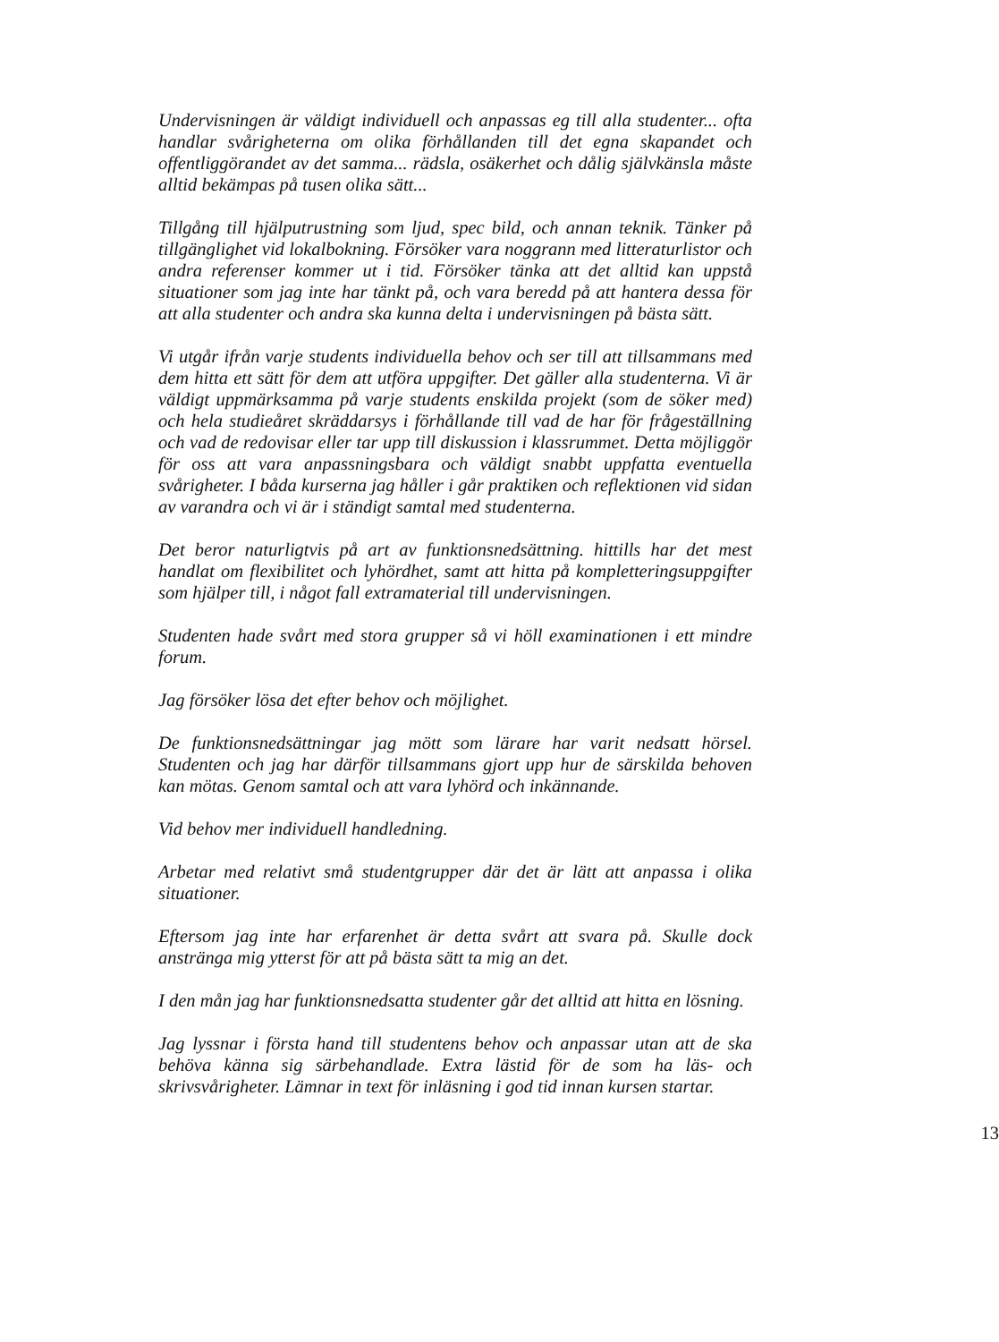Undervisningen är väldigt individuell och anpassas eg till alla studenter... ofta handlar svårigheterna om olika förhållanden till det egna skapandet och offentliggörandet av det samma... rädsla, osäkerhet och dålig självkänsla måste alltid bekämpas på tusen olika sätt...
Tillgång till hjälputrustning som ljud, spec bild, och annan teknik. Tänker på tillgänglighet vid lokalbokning. Försöker vara noggrann med litteraturlistor och andra referenser kommer ut i tid. Försöker tänka att det alltid kan uppstå situationer som jag inte har tänkt på, och vara beredd på att hantera dessa för att alla studenter och andra ska kunna delta i undervisningen på bästa sätt.
Vi utgår ifrån varje students individuella behov och ser till att tillsammans med dem hitta ett sätt för dem att utföra uppgifter. Det gäller alla studenterna. Vi är väldigt uppmärksamma på varje students enskilda projekt (som de söker med) och hela studieåret skräddarsys i förhållande till vad de har för frågeställning och vad de redovisar eller tar upp till diskussion i klassrummet. Detta möjliggör för oss att vara anpassningsbara och väldigt snabbt uppfatta eventuella svårigheter. I båda kurserna jag håller i går praktiken och reflektionen vid sidan av varandra och vi är i ständigt samtal med studenterna.
Det beror naturligtvis på art av funktionsnedsättning. hittills har det mest handlat om flexibilitet och lyhördhet, samt att hitta på kompletteringsuppgifter som hjälper till, i något fall extramaterial till undervisningen.
Studenten hade svårt med stora grupper så vi höll examinationen i ett mindre forum.
Jag försöker lösa det efter behov och möjlighet.
De funktionsnedsättningar jag mött som lärare har varit nedsatt hörsel. Studenten och jag har därför tillsammans gjort upp hur de särskilda behoven kan mötas. Genom samtal och att vara lyhörd och inkännande.
Vid behov mer individuell handledning.
Arbetar med relativt små studentgrupper där det är lätt att anpassa i olika situationer.
Eftersom jag inte har erfarenhet är detta svårt att svara på. Skulle dock anstränga mig ytterst för att på bästa sätt ta mig an det.
I den mån jag har funktionsnedsatta studenter går det alltid att hitta en lösning.
Jag lyssnar i första hand till studentens behov och anpassar utan att de ska behöva känna sig särbehandlade. Extra lästid för de som ha läs- och skrivsvårigheter. Lämnar in text för inläsning i god tid innan kursen startar.
13